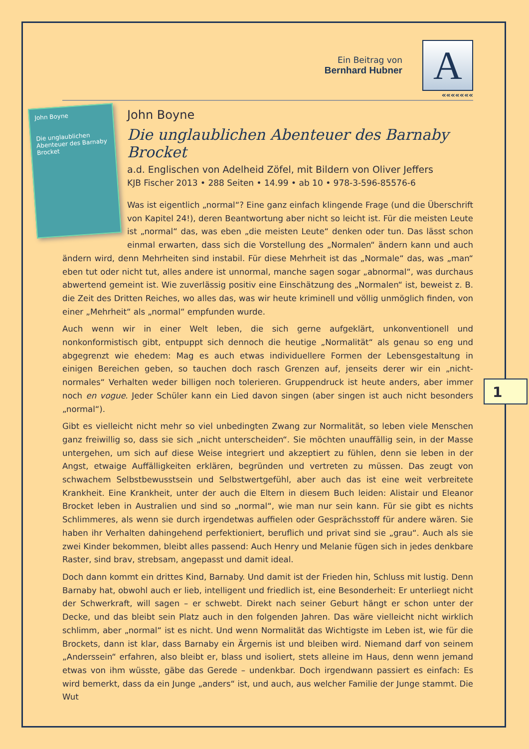Ein Beitrag von
Bernhard Hubner
A
«««««««
John Boyne
Die unglaublichen Abenteuer des Barnaby Brocket
John Boyne
Die unglaublichen Abenteuer des Barnaby Brocket
a.d. Englischen von Adelheid Zöfel, mit Bildern von Oliver Jeffers
KJB Fischer 2013 • 288 Seiten • 14.99 • ab 10 • 978-3-596-85576-6
Was ist eigentlich „normal“? Eine ganz einfach klingende Frage (und die Überschrift von Kapitel 24!), deren Beantwortung aber nicht so leicht ist. Für die meisten Leute ist „normal“ das, was eben „die meisten Leute“ denken oder tun. Das lässt schon einmal erwarten, dass sich die Vorstellung des „Normalen“ ändern kann und auch ändern wird, denn Mehrheiten sind instabil. Für diese Mehrheit ist das „Normale“ das, was „man“ eben tut oder nicht tut, alles andere ist unnormal, manche sagen sogar „abnormal“, was durchaus abwertend gemeint ist. Wie zuverlässig positiv eine Einschätzung des „Normalen“ ist, beweist z. B. die Zeit des Dritten Reiches, wo alles das, was wir heute kriminell und völlig unmöglich finden, von einer „Mehrheit“ als „normal“ empfunden wurde.
Auch wenn wir in einer Welt leben, die sich gerne aufgeklärt, unkonventionell und nonkonformistisch gibt, entpuppt sich dennoch die heutige „Normalität“ als genau so eng und abgegrenzt wie ehedem: Mag es auch etwas individuellere Formen der Lebensgestaltung in einigen Bereichen geben, so tauchen doch rasch Grenzen auf, jenseits derer wir ein „nicht-normales“ Verhalten weder billigen noch tolerieren. Gruppendruck ist heute anders, aber immer noch en vogue. Jeder Schüler kann ein Lied davon singen (aber singen ist auch nicht besonders „normal“).
Gibt es vielleicht nicht mehr so viel unbedingten Zwang zur Normalität, so leben viele Menschen ganz freiwillig so, dass sie sich „nicht unterscheiden“. Sie möchten unauffällig sein, in der Masse untergehen, um sich auf diese Weise integriert und akzeptiert zu fühlen, denn sie leben in der Angst, etwaige Auffälligkeiten erklären, begründen und vertreten zu müssen. Das zeugt von schwachem Selbstbewusstsein und Selbstwertgefühl, aber auch das ist eine weit verbreitete Krankheit. Eine Krankheit, unter der auch die Eltern in diesem Buch leiden: Alistair und Eleanor Brocket leben in Australien und sind so „normal“, wie man nur sein kann. Für sie gibt es nichts Schlimmeres, als wenn sie durch irgendetwas auffielen oder Gesprächsstoff für andere wären. Sie haben ihr Verhalten dahingehend perfektioniert, beruflich und privat sind sie „grau“. Auch als sie zwei Kinder bekommen, bleibt alles passend: Auch Henry und Melanie fügen sich in jedes denkbare Raster, sind brav, strebsam, angepasst und damit ideal.
Doch dann kommt ein drittes Kind, Barnaby. Und damit ist der Frieden hin, Schluss mit lustig. Denn Barnaby hat, obwohl auch er lieb, intelligent und friedlich ist, eine Besonderheit: Er unterliegt nicht der Schwerkraft, will sagen – er schwebt. Direkt nach seiner Geburt hängt er schon unter der Decke, und das bleibt sein Platz auch in den folgenden Jahren. Das wäre vielleicht nicht wirklich schlimm, aber „normal“ ist es nicht. Und wenn Normalität das Wichtigste im Leben ist, wie für die Brockets, dann ist klar, dass Barnaby ein Ärgernis ist und bleiben wird. Niemand darf von seinem „Anderssein“ erfahren, also bleibt er, blass und isoliert, stets alleine im Haus, denn wenn jemand etwas von ihm wüsste, gäbe das Gerede – undenkbar. Doch irgendwann passiert es einfach: Es wird bemerkt, dass da ein Junge „anders“ ist, und auch, aus welcher Familie der Junge stammt. Die Wut
1